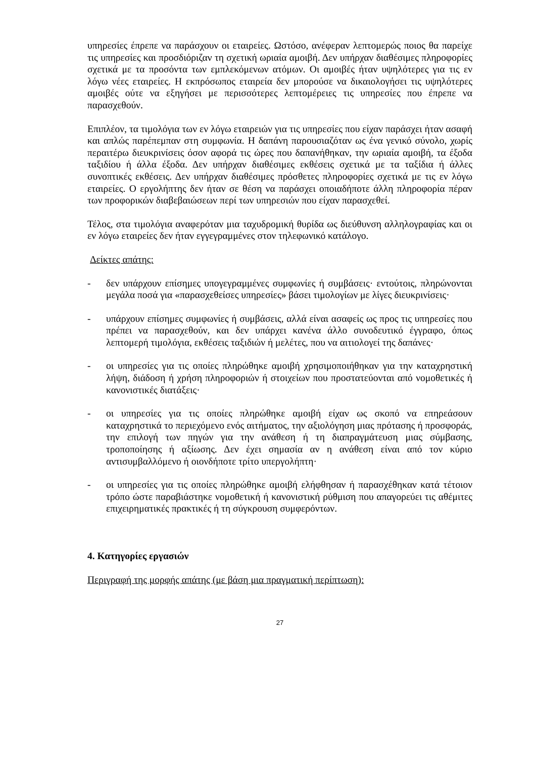υπηρεσίες έπρεπε να παράσχουν οι εταιρείες. Ωστόσο, ανέφεραν λεπτομερώς ποιος θα παρείχε τις υπηρεσίες και προσδιόριζαν τη σχετική ωριαία αμοιβή. Δεν υπήρχαν διαθέσιμες πληροφορίες σχετικά με τα προσόντα των εμπλεκόμενων ατόμων. Οι αμοιβές ήταν υψηλότερες για τις εν λόγω νέες εταιρείες. Η εκπρόσωπος εταιρεία δεν μπορούσε να δικαιολογήσει τις υψηλότερες αμοιβές ούτε να εξηγήσει με περισσότερες λεπτομέρειες τις υπηρεσίες που έπρεπε να παρασχεθούν.
Επιπλέον, τα τιμολόγια των εν λόγω εταιρειών για τις υπηρεσίες που είχαν παράσχει ήταν ασαφή και απλώς παρέπεμπαν στη συμφωνία. Η δαπάνη παρουσιαζόταν ως ένα γενικό σύνολο, χωρίς περαιτέρω διευκρινίσεις όσον αφορά τις ώρες που δαπανήθηκαν, την ωριαία αμοιβή, τα έξοδα ταξιδίου ή άλλα έξοδα. Δεν υπήρχαν διαθέσιμες εκθέσεις σχετικά με τα ταξίδια ή άλλες συνοπτικές εκθέσεις. Δεν υπήρχαν διαθέσιμες πρόσθετες πληροφορίες σχετικά με τις εν λόγω εταιρείες. Ο εργολήπτης δεν ήταν σε θέση να παράσχει οποιαδήποτε άλλη πληροφορία πέραν των προφορικών διαβεβαιώσεων περί των υπηρεσιών που είχαν παρασχεθεί.
Τέλος, στα τιμολόγια αναφερόταν μια ταχυδρομική θυρίδα ως διεύθυνση αλληλογραφίας και οι εν λόγω εταιρείες δεν ήταν εγγεγραμμένες στον τηλεφωνικό κατάλογο.
Δείκτες απάτης:
- δεν υπάρχουν επίσημες υπογεγραμμένες συμφωνίες ή συμβάσεις· εντούτοις, πληρώνονται μεγάλα ποσά για «παρασχεθείσες υπηρεσίες» βάσει τιμολογίων με λίγες διευκρινίσεις·
- υπάρχουν επίσημες συμφωνίες ή συμβάσεις, αλλά είναι ασαφείς ως προς τις υπηρεσίες που πρέπει να παρασχεθούν, και δεν υπάρχει κανένα άλλο συνοδευτικό έγγραφο, όπως λεπτομερή τιμολόγια, εκθέσεις ταξιδιών ή μελέτες, που να αιτιολογεί της δαπάνες·
- οι υπηρεσίες για τις οποίες πληρώθηκε αμοιβή χρησιμοποιήθηκαν για την καταχρηστική λήψη, διάδοση ή χρήση πληροφοριών ή στοιχείων που προστατεύονται από νομοθετικές ή κανονιστικές διατάξεις·
- οι υπηρεσίες για τις οποίες πληρώθηκε αμοιβή είχαν ως σκοπό να επηρεάσουν καταχρηστικά το περιεχόμενο ενός αιτήματος, την αξιολόγηση μιας πρότασης ή προσφοράς, την επιλογή των πηγών για την ανάθεση ή τη διαπραγμάτευση μιας σύμβασης, τροποποίησης ή αξίωσης. Δεν έχει σημασία αν η ανάθεση είναι από τον κύριο αντισυμβαλλόμενο ή οιονδήποτε τρίτο υπεργολήπτη·
- οι υπηρεσίες για τις οποίες πληρώθηκε αμοιβή ελήφθησαν ή παρασχέθηκαν κατά τέτοιον τρόπο ώστε παραβιάστηκε νομοθετική ή κανονιστική ρύθμιση που απαγορεύει τις αθέμιτες επιχειρηματικές πρακτικές ή τη σύγκρουση συμφερόντων.
4. Κατηγορίες εργασιών
Περιγραφή της μορφής απάτης (με βάση μια πραγματική περίπτωση):
27